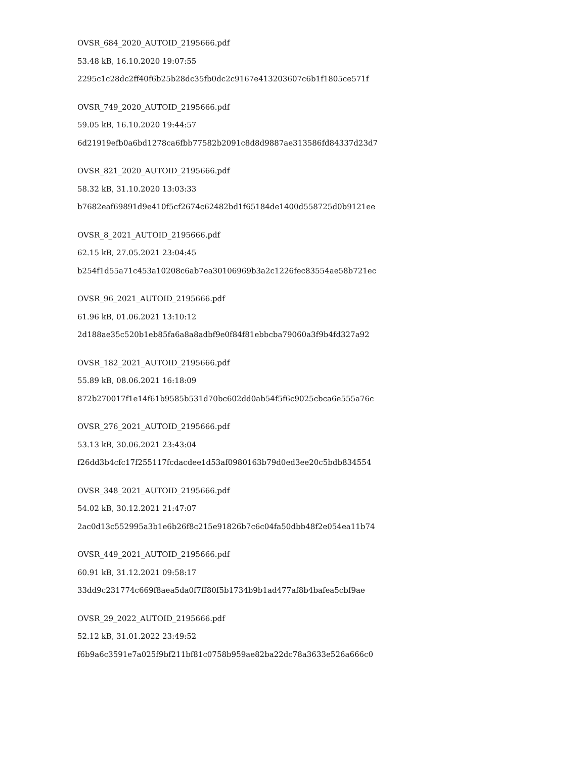OVSR_684_2020_AUTOID_2195666.pdf
53.48 kB, 16.10.2020 19:07:55
2295c1c28dc2ff40f6b25b28dc35fb0dc2c9167e413203607c6b1f1805ce571f
OVSR_749_2020_AUTOID_2195666.pdf
59.05 kB, 16.10.2020 19:44:57
6d21919efb0a6bd1278ca6fbb77582b2091c8d8d9887ae313586fd84337d23d7
OVSR_821_2020_AUTOID_2195666.pdf
58.32 kB, 31.10.2020 13:03:33
b7682eaf69891d9e410f5cf2674c62482bd1f65184de1400d558725d0b9121ee
OVSR_8_2021_AUTOID_2195666.pdf
62.15 kB, 27.05.2021 23:04:45
b254f1d55a71c453a10208c6ab7ea30106969b3a2c1226fec83554ae58b721ec
OVSR_96_2021_AUTOID_2195666.pdf
61.96 kB, 01.06.2021 13:10:12
2d188ae35c520b1eb85fa6a8a8adbf9e0f84f81ebbcba79060a3f9b4fd327a92
OVSR_182_2021_AUTOID_2195666.pdf
55.89 kB, 08.06.2021 16:18:09
872b270017f1e14f61b9585b531d70bc602dd0ab54f5f6c9025cbca6e555a76c
OVSR_276_2021_AUTOID_2195666.pdf
53.13 kB, 30.06.2021 23:43:04
f26dd3b4cfc17f255117fcdacdee1d53af0980163b79d0ed3ee20c5bdb834554
OVSR_348_2021_AUTOID_2195666.pdf
54.02 kB, 30.12.2021 21:47:07
2ac0d13c552995a3b1e6b26f8c215e91826b7c6c04fa50dbb48f2e054ea11b74
OVSR_449_2021_AUTOID_2195666.pdf
60.91 kB, 31.12.2021 09:58:17
33dd9c231774c669f8aea5da0f7ff80f5b1734b9b1ad477af8b4bafea5cbf9ae
OVSR_29_2022_AUTOID_2195666.pdf
52.12 kB, 31.01.2022 23:49:52
f6b9a6c3591e7a025f9bf211bf81c0758b959ae82ba22dc78a3633e526a666c0